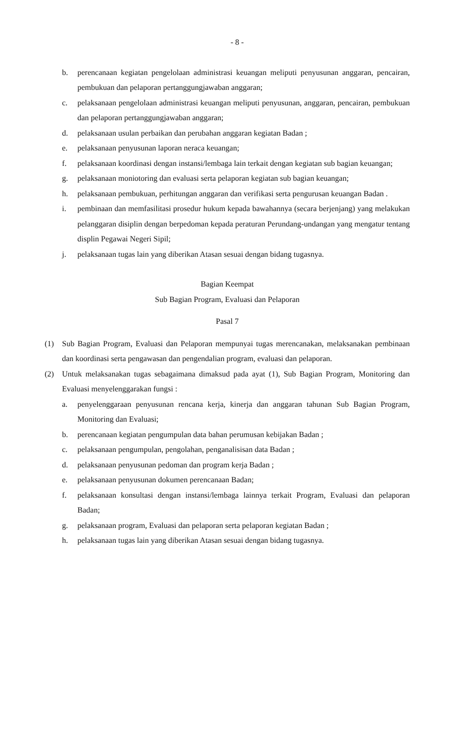- 8 -
b. perencanaan kegiatan pengelolaan administrasi keuangan meliputi penyusunan anggaran, pencairan, pembukuan dan pelaporan pertanggungjawaban anggaran;
c. pelaksanaan pengelolaan administrasi keuangan meliputi penyusunan, anggaran, pencairan, pembukuan dan pelaporan pertanggungjawaban anggaran;
d. pelaksanaan usulan perbaikan dan perubahan anggaran kegiatan Badan ;
e. pelaksanaan penyusunan laporan neraca keuangan;
f. pelaksanaan koordinasi dengan instansi/lembaga lain terkait dengan kegiatan sub bagian keuangan;
g. pelaksanaan moniotoring dan evaluasi serta pelaporan kegiatan sub bagian keuangan;
h. pelaksanaan pembukuan, perhitungan anggaran dan verifikasi serta pengurusan keuangan Badan .
i. pembinaan dan memfasilitasi prosedur hukum kepada bawahannya (secara berjenjang) yang melakukan pelanggaran disiplin dengan berpedoman kepada peraturan Perundang-undangan yang mengatur tentang displin Pegawai Negeri Sipil;
j. pelaksanaan tugas lain yang diberikan Atasan sesuai dengan bidang tugasnya.
Bagian Keempat
Sub Bagian Program, Evaluasi dan Pelaporan
Pasal 7
(1) Sub Bagian Program, Evaluasi dan Pelaporan mempunyai tugas merencanakan, melaksanakan pembinaan dan koordinasi serta pengawasan dan pengendalian program, evaluasi dan pelaporan.
(2) Untuk melaksanakan tugas sebagaimana dimaksud pada ayat (1), Sub Bagian Program, Monitoring dan Evaluasi menyelenggarakan fungsi :
a. penyelenggaraan penyusunan rencana kerja, kinerja dan anggaran tahunan Sub Bagian Program, Monitoring dan Evaluasi;
b. perencanaan kegiatan pengumpulan data bahan perumusan kebijakan Badan ;
c. pelaksanaan pengumpulan, pengolahan, penganalisisan data Badan ;
d. pelaksanaan penyusunan pedoman dan program kerja Badan ;
e. pelaksanaan penyusunan dokumen perencanaan Badan;
f. pelaksanaan konsultasi dengan instansi/lembaga lainnya terkait Program, Evaluasi dan pelaporan Badan;
g. pelaksanaan program, Evaluasi dan pelaporan serta pelaporan kegiatan Badan ;
h. pelaksanaan tugas lain yang diberikan Atasan sesuai dengan bidang tugasnya.